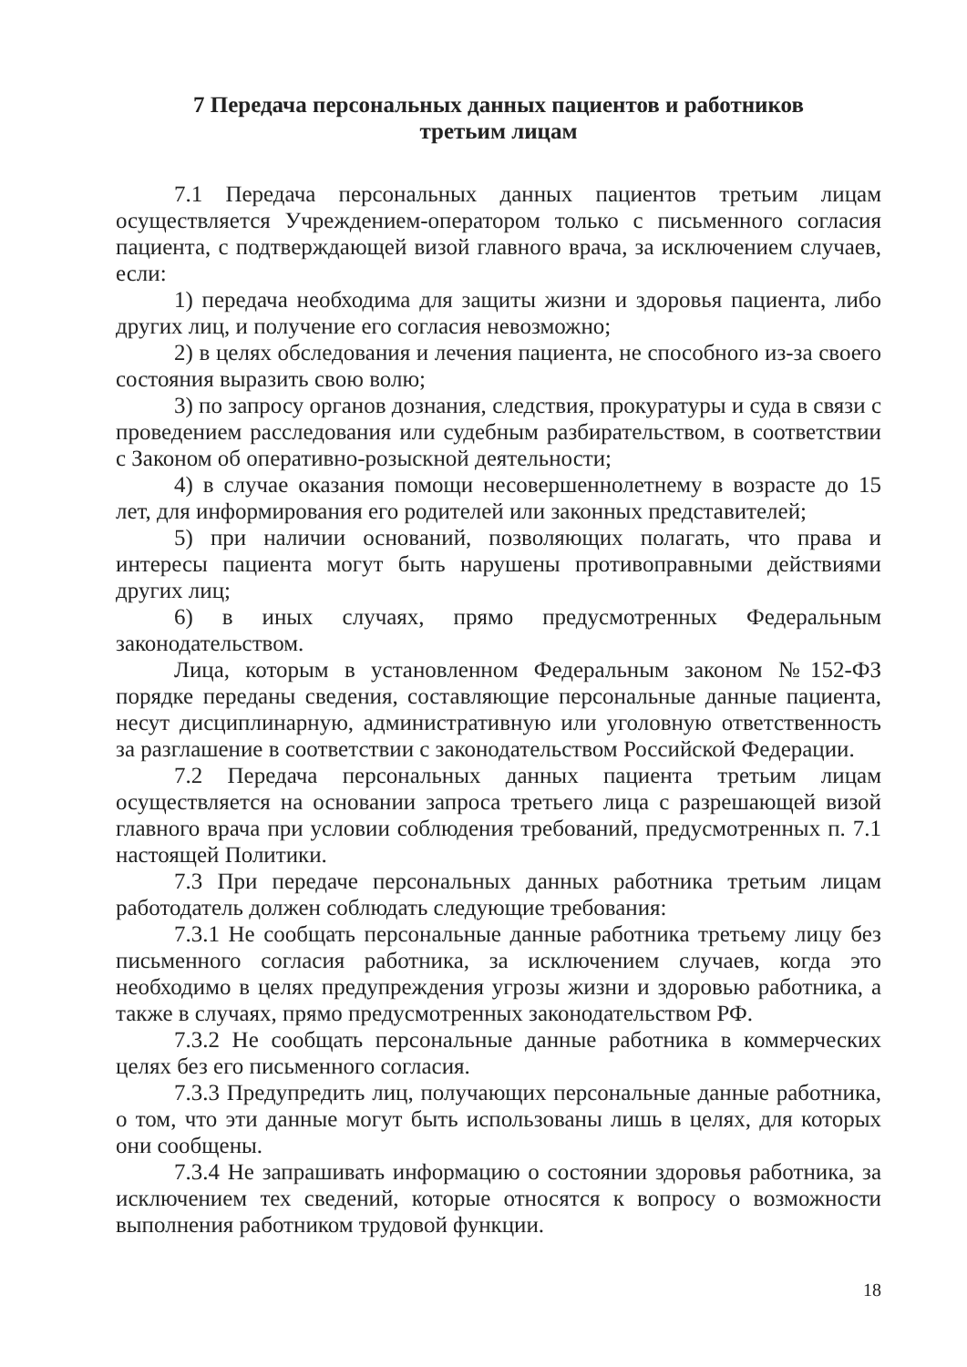7 Передача персональных данных пациентов и работников
третьим лицам
7.1 Передача персональных данных пациентов третьим лицам осуществляется Учреждением-оператором только с письменного согласия пациента, с подтверждающей визой главного врача, за исключением случаев, если:
1) передача необходима для защиты жизни и здоровья пациента, либо других лиц, и получение его согласия невозможно;
2) в целях обследования и лечения пациента, не способного из-за своего состояния выразить свою волю;
3) по запросу органов дознания, следствия, прокуратуры и суда в связи с проведением расследования или судебным разбирательством, в соответствии с Законом об оперативно-розыскной деятельности;
4) в случае оказания помощи несовершеннолетнему в возрасте до 15 лет, для информирования его родителей или законных представителей;
5) при наличии оснований, позволяющих полагать, что права и интересы пациента могут быть нарушены противоправными действиями других лиц;
6) в иных случаях, прямо предусмотренных Федеральным законодательством.
Лица, которым в установленном Федеральным законом №152-ФЗ порядке переданы сведения, составляющие персональные данные пациента, несут дисциплинарную, административную или уголовную ответственность за разглашение в соответствии с законодательством Российской Федерации.
7.2 Передача персональных данных пациента третьим лицам осуществляется на основании запроса третьего лица с разрешающей визой главного врача при условии соблюдения требований, предусмотренных п. 7.1 настоящей Политики.
7.3 При передаче персональных данных работника третьим лицам работодатель должен соблюдать следующие требования:
7.3.1 Не сообщать персональные данные работника третьему лицу без письменного согласия работника, за исключением случаев, когда это необходимо в целях предупреждения угрозы жизни и здоровью работника, а также в случаях, прямо предусмотренных законодательством РФ.
7.3.2 Не сообщать персональные данные работника в коммерческих целях без его письменного согласия.
7.3.3 Предупредить лиц, получающих персональные данные работника, о том, что эти данные могут быть использованы лишь в целях, для которых они сообщены.
7.3.4 Не запрашивать информацию о состоянии здоровья работника, за исключением тех сведений, которые относятся к вопросу о возможности выполнения работником трудовой функции.
18